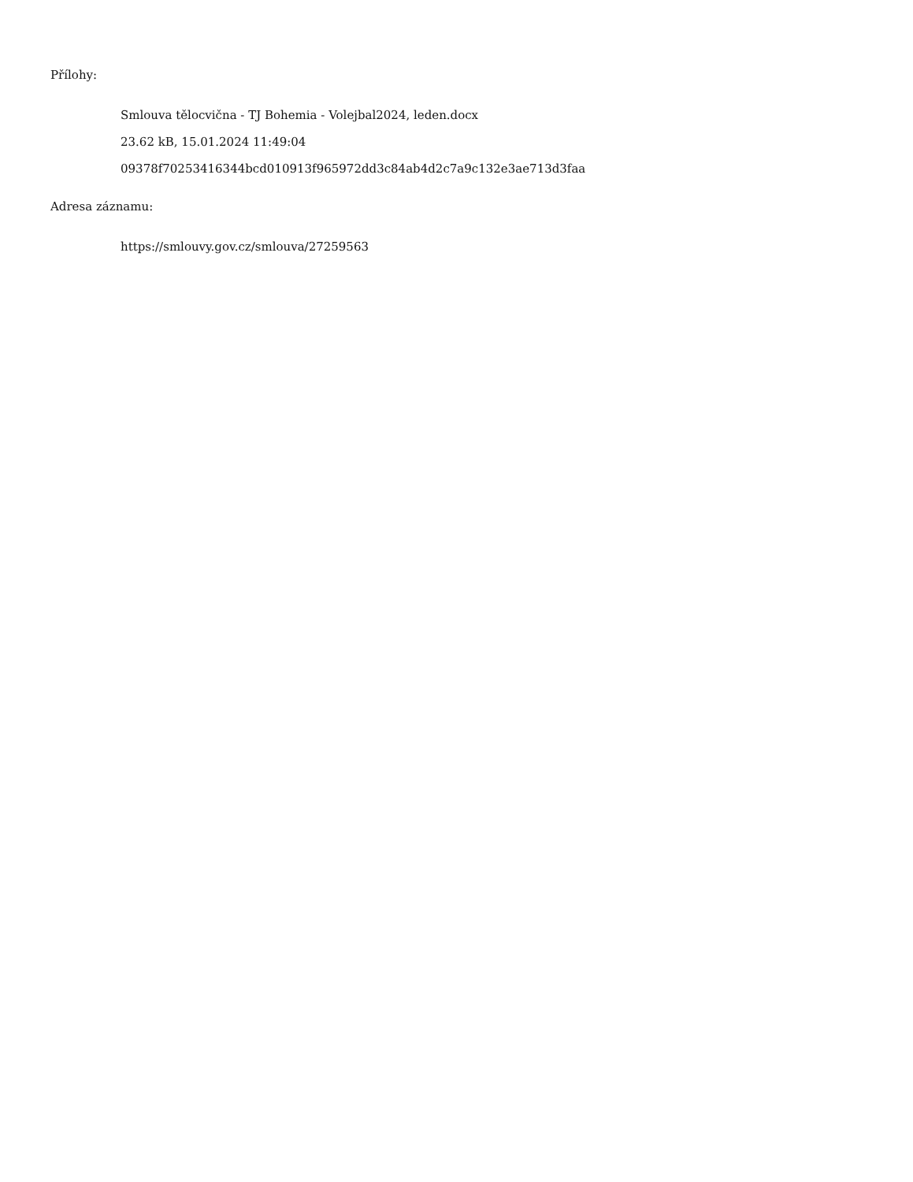Přílohy:
Smlouva tělocvična - TJ Bohemia - Volejbal2024, leden.docx
23.62 kB, 15.01.2024 11:49:04
09378f70253416344bcd010913f965972dd3c84ab4d2c7a9c132e3ae713d3faa
Adresa záznamu:
https://smlouvy.gov.cz/smlouva/27259563